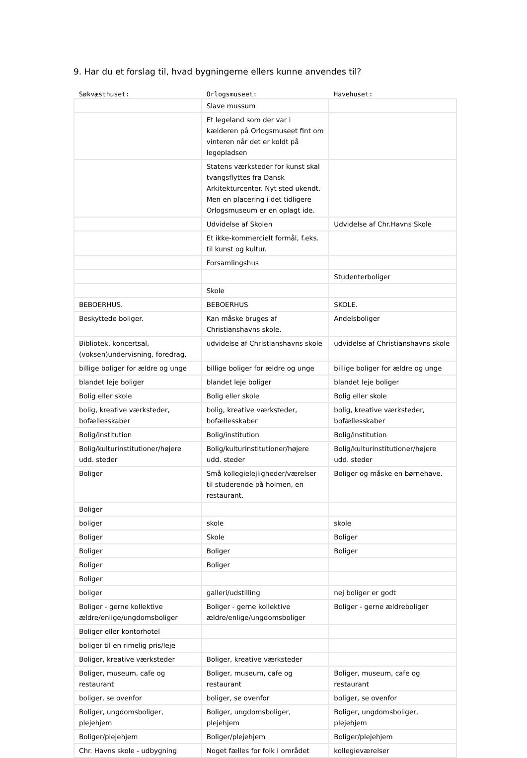9. Har du et forslag til, hvad bygningerne ellers kunne anvendes til?
| Søkvæsthuset: | Orlogsmuseet: | Havehuset: |
| --- | --- | --- |
| | Slave mussum | |
| | Et legeland som der var i kælderen på Orlogsmuseet fint om vinteren når det er koldt på legepladsen | |
| | Statens værksteder for kunst skal tvangsflyttes fra Dansk Arkitekturcenter. Nyt sted ukendt. Men en placering i det tidligere Orlogsmuseum er en oplagt ide. | |
| | Udvidelse af Skolen | Udvidelse af Chr.Havns Skole |
| | Et ikke-kommercielt formål, f.eks. til kunst og kultur. | |
| | Forsamlingshus | |
| | | Studenterboliger |
| | Skole | |
| BEBOERHUS. | BEBOERHUS | SKOLE. |
| Beskyttede boliger. | Kan måske bruges af Christianshavns skole. | Andelsboliger |
| Bibliotek, koncertsal, (voksen)undervisning, foredrag, | udvidelse af Christianshavns skole | udvidelse af Christianshavns skole |
| billige boliger for ældre og unge | billige boliger for ældre og unge | billige boliger for ældre og unge |
| blandet leje boliger | blandet leje boliger | blandet leje boliger |
| Bolig eller skole | Bolig eller skole | Bolig eller skole |
| bolig, kreative værksteder, bofællesskaber | bolig, kreative værksteder, bofællesskaber | bolig, kreative værksteder, bofællesskaber |
| Bolig/institution | Bolig/institution | Bolig/institution |
| Bolig/kulturinstitutioner/højere udd. steder | Bolig/kulturinstitutioner/højere udd. steder | Bolig/kulturinstitutioner/højere udd. steder |
| Boliger | Små kollegielejligheder/værelser til studerende på holmen, en restaurant, | Boliger og måske en børnehave. |
| Boliger | | |
| boliger | skole | skole |
| Boliger | Skole | Boliger |
| Boliger | Boliger | Boliger |
| Boliger | Boliger | |
| Boliger | | |
| boliger | galleri/udstilling | nej boliger er godt |
| Boliger - gerne kollektive ældre/enlige/ungdomsboliger | Boliger - gerne kollektive ældre/enlige/ungdomsboliger | Boliger - gerne ældreboliger |
| Boliger eller kontorhotel | | |
| boliger til en rimelig pris/leje | | |
| Boliger, kreative værksteder | Boliger, kreative værksteder | |
| Boliger, museum, cafe og restaurant | Boliger, museum, cafe og restaurant | Boliger, museum, cafe og restaurant |
| boliger, se ovenfor | boliger, se ovenfor | boliger, se ovenfor |
| Boliger, ungdomsboliger, plejehjem | Boliger, ungdomsboliger, plejehjem | Boliger, ungdomsboliger, plejehjem |
| Boliger/plejehjem | Boliger/plejehjem | Boliger/plejehjem |
| Chr. Havns skole - udbygning | Noget fælles for folk i området | kollegieværelser |